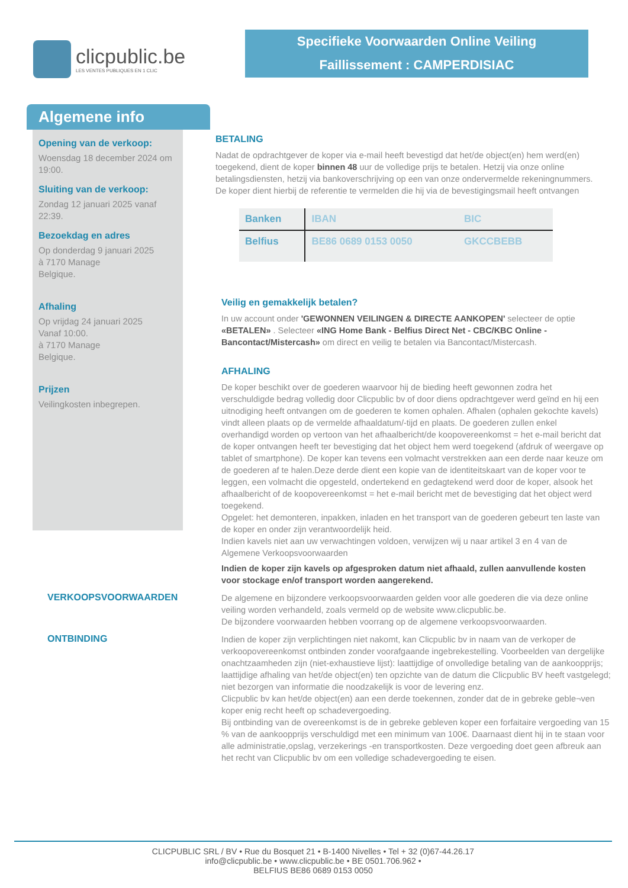clicpublic.be
LES VENTES PUBLIQUES EN 1 CLIC
Specifieke Voorwaarden Online Veiling
Faillissement : CAMPERDISIAC
Algemene info
Opening van de verkoop:
Woensdag 18 december 2024 om 19:00.
Sluiting van de verkoop:
Zondag 12 januari 2025 vanaf 22:39.
Bezoekdag en adres
Op donderdag 9 januari 2025
à 7170 Manage
Belgique.
Afhaling
Op vrijdag 24 januari 2025
Vanaf 10:00.
à 7170 Manage
Belgique.
Prijzen
Veilingkosten inbegrepen.
BETALING
Nadat de opdrachtgever de koper via e-mail heeft bevestigd dat het/de object(en) hem werd(en) toegekend, dient de koper binnen 48 uur de volledige prijs te betalen. Hetzij via onze online betalingsdiensten, hetzij via bankoverschrijving op een van onze ondervermelde rekeningnummers. De koper dient hierbij de referentie te vermelden die hij via de bevestigingsmail heeft ontvangen
| Banken | IBAN | BIC |
| --- | --- | --- |
| Belfius | BE86 0689 0153 0050 | GKCCBEBB |
Veilig en gemakkelijk betalen?
In uw account onder 'GEWONNEN VEILINGEN & DIRECTE AANKOPEN' selecteer de optie «BETALEN» . Selecteer «ING Home Bank - Belfius Direct Net - CBC/KBC Online - Bancontact/Mistercash» om direct en veilig te betalen via Bancontact/Mistercash.
AFHALING
De koper beschikt over de goederen waarvoor hij de bieding heeft gewonnen zodra het verschuldigde bedrag volledig door Clicpublic bv of door diens opdrachtgever werd geïnd en hij een uitnodiging heeft ontvangen om de goederen te komen ophalen. Afhalen (ophalen gekochte kavels) vindt alleen plaats op de vermelde afhaaldatum/-tijd en plaats. De goederen zullen enkel overhandigd worden op vertoon van het afhaalbericht/de koopovereenkomst = het e-mail bericht dat de koper ontvangen heeft ter bevestiging dat het object hem werd toegekend (afdruk of weergave op tablet of smartphone). De koper kan tevens een volmacht verstrekken aan een derde naar keuze om de goederen af te halen.Deze derde dient een kopie van de identiteitskaart van de koper voor te leggen, een volmacht die opgesteld, ondertekend en gedagtekend werd door de koper, alsook het afhaalbericht of de koopovereenkomst = het e-mail bericht met de bevestiging dat het object werd toegekend.
Opgelet: het demonteren, inpakken, inladen en het transport van de goederen gebeurt ten laste van de koper en onder zijn verantwoordelijk heid.
Indien kavels niet aan uw verwachtingen voldoen, verwijzen wij u naar artikel 3 en 4 van de Algemene Verkoopsvoorwaarden
Indien de koper zijn kavels op afgesproken datum niet afhaald, zullen aanvullende kosten voor stockage en/of transport worden aangerekend.
VERKOOPSVOORWAARDEN
De algemene en bijzondere verkoopsvoorwaarden gelden voor alle goederen die via deze online veiling worden verhandeld, zoals vermeld op de website www.clicpublic.be.
De bijzondere voorwaarden hebben voorrang op de algemene verkoopsvoorwaarden.
ONTBINDING
Indien de koper zijn verplichtingen niet nakomt, kan Clicpublic bv in naam van de verkoper de verkoopovereenkomst ontbinden zonder voorafgaande ingebrekestelling. Voorbeelden van dergelijke onachtzaamheden zijn (niet-exhaustieve lijst): laattijdige of onvolledige betaling van de aankoopprijs; laattijdige afhaling van het/de object(en) ten opzichte van de datum die Clicpublic BV heeft vastgelegd; niet bezorgen van informatie die noodzakelijk is voor de levering enz.
Clicpublic bv kan het/de object(en) aan een derde toekennen, zonder dat de in gebreke geble¬ven koper enig recht heeft op schadevergoeding.
Bij ontbinding van de overeenkomst is de in gebreke gebleven koper een forfaitaire vergoeding van 15 % van de aankoopprijs verschuldigd met een minimum van 100€. Daarnaast dient hij in te staan voor alle administratie,opslag, verzekerings -en transportkosten. Deze vergoeding doet geen afbreuk aan het recht van Clicpublic bv om een volledige schadevergoeding te eisen.
CLICPUBLIC SRL / BV • Rue du Bosquet 21 • B-1400 Nivelles • Tel + 32 (0)67-44.26.17
info@clicpublic.be • www.clicpublic.be • BE 0501.706.962 •
BELFIUS BE86 0689 0153 0050